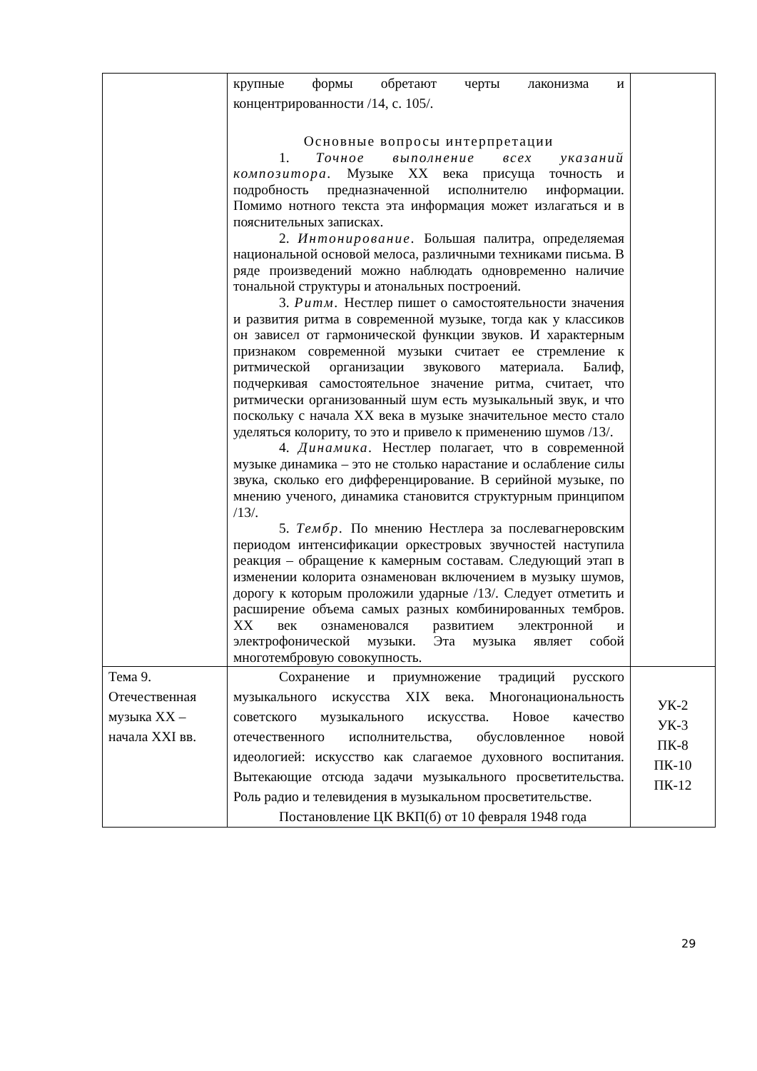| | крупные формы обретают черты лаконизма и концентрированности /14, с. 105/. Основные вопросы интерпретации 1. Точное выполнение всех указаний композитора. Музыке XX века присуща точность и подробность предназначенной исполнителю информации. Помимо нотного текста эта информация может излагаться и в пояснительных записках. 2. Интонирование. Большая палитра, определяемая национальной основой мелоса, различными техниками письма. В ряде произведений можно наблюдать одновременно наличие тональной структуры и атональных построений. 3. Ритм. Нестлер пишет о самостоятельности значения и развития ритма в современной музыке, тогда как у классиков он зависел от гармонической функции звуков. И характерным признаком современной музыки считает ее стремление к ритмической организации звукового материала. Балиф, подчеркивая самостоятельное значение ритма, считает, что ритмически организованный шум есть музыкальный звук, и что поскольку с начала XX века в музыке значительное место стало уделяться колориту, то это и привело к применению шумов /13/. 4. Динамика. Нестлер полагает, что в современной музыке динамика – это не столько нарастание и ослабление силы звука, сколько его дифференцирование. В серийной музыке, по мнению ученого, динамика становится структурным принципом /13/. 5. Тембр. По мнению Нестлера за послевагнеровским периодом интенсификации оркестровых звучностей наступила реакция – обращение к камерным составам. Следующий этап в изменении колорита ознаменован включением в музыку шумов, дорогу к которым проложили ударные /13/. Следует отметить и расширение объема самых разных комбинированных тембров. XX век ознаменовался развитием электронной и электрофонической музыки. Эта музыка являет собой многотембровую совокупность. | |
| Тема 9. Отечественная музыка XX – начала XXI вв. | Сохранение и приумножение традиций русского музыкального искусства XIX века. Многонациональность советского музыкального искусства. Новое качество отечественного исполнительства, обусловленное новой идеологией: искусство как слагаемое духовного воспитания. Вытекающие отсюда задачи музыкального просветительства. Роль радио и телевидения в музыкальном просветительстве. Постановление ЦК ВКП(б) от 10 февраля 1948 года | УК-2 УК-3 ПК-8 ПК-10 ПК-12 |
29